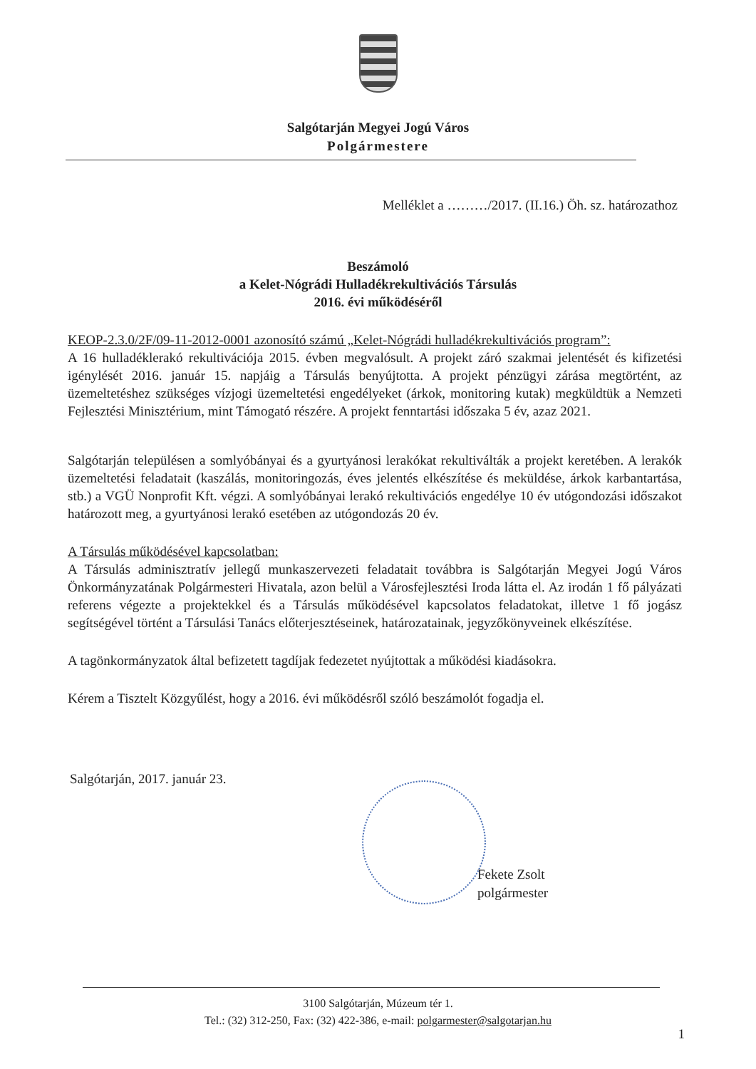Salgótarján Megyei Jogú Város
Polgármestere
Melléklet a ………/2017. (II.16.) Öh. sz. határozathoz
Beszámoló
a Kelet-Nógrádi Hulladékrekultivációs Társulás
2016. évi működéséről
KEOP-2.3.0/2F/09-11-2012-0001 azonosító számú „Kelet-Nógrádi hulladékrekultivációs program”:
A 16 hulladéklerakó rekultivációja 2015. évben megvalósult. A projekt záró szakmai jelentését és kifizetési igénylését 2016. január 15. napjáig a Társulás benyújtotta. A projekt pénzügyi zárása megtörtént, az üzemeltetéshez szükséges vízjogi üzemeltetési engedélyeket (árkok, monitoring kutak) megküldtük a Nemzeti Fejlesztési Minisztérium, mint Támogató részére. A projekt fenntartási időszaka 5 év, azaz 2021.
Salgótarján településen a somlyóbányai és a gyurtyánosi lerakókat rekultiválták a projekt keretében. A lerakók üzemeltetési feladatait (kaszálás, monitoringozás, éves jelentés elkészítése és meküldése, árkok karbantartása, stb.) a VGÜ Nonprofit Kft. végzi. A somlyóbányai lerakó rekultivációs engedélye 10 év utógondozási időszakot határozott meg, a gyurtyánosi lerakó esetében az utógondozás 20 év.
A Társulás működésével kapcsolatban:
A Társulás adminisztratív jellegű munkaszervezeti feladatait továbbra is Salgótarján Megyei Jogú Város Önkormányzatának Polgármesteri Hivatala, azon belül a Városfejlesztési Iroda látta el. Az irodán 1 fő pályázati referens végezte a projektekkel és a Társulás működésével kapcsolatos feladatokat, illetve 1 fő jogász segítségével történt a Társulási Tanács előterjesztéseinek, határozatainak, jegyzőkönyveinek elkészítése.
A tagönkormányzatok által befizetett tagdíjak fedezetet nyújtottak a működési kiadásokra.
Kérem a Tisztelt Közgyűlést, hogy a 2016. évi működésről szóló beszámolót fogadja el.
Salgótarján, 2017. január 23.
Fekete Zsolt
polgármester
3100 Salgótarján, Múzeum tér 1.
Tel.: (32) 312-250, Fax: (32) 422-386, e-mail: polgarmester@salgotarjan.hu
1